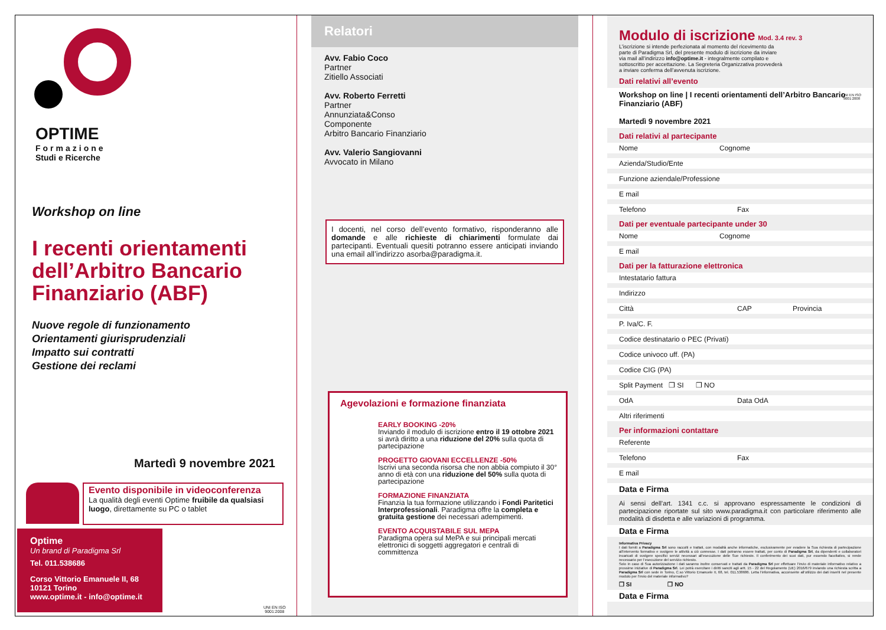OPTIME
Formazione
Studi e Ricerche
Workshop on line
I recenti orientamenti dell’Arbitro Bancario Finanziario (ABF)
Nuove regole di funzionamento
Orientamenti giurisprudenziali
Impatto sui contratti
Gestione dei reclami
Martedì 9 novembre 2021
Evento disponibile in videoconferenza
La qualità degli eventi Optime fruibile da qualsiasi luogo, direttamente su PC o tablet
Optime
Un brand di Paradigma Srl
Tel. 011.538686
Corso Vittorio Emanuele II, 68
10121 Torino
www.optime.it - info@optime.it
UNI EN ISO
9001:2008
Relatori
Avv. Fabio Coco
Partner
Zitiello Associati
Avv. Roberto Ferretti
Partner
Annunziata&Conso
Componente
Arbitro Bancario Finanziario
Avv. Valerio Sangiovanni
Avvocato in Milano
I docenti, nel corso dell’evento formativo, risponderanno alle domande e alle richieste di chiarimenti formulate dai partecipanti. Eventuali quesiti potranno essere anticipati inviando una email all’indirizzo asorba@paradigma.it.
Agevolazioni e formazione finanziata
EARLY BOOKING -20%
Inviando il modulo di iscrizione entro il 19 ottobre 2021 si avrà diritto a una riduzione del 20% sulla quota di partecipazione
PROGETTO GIOVANI ECCELLENZE -50%
Iscrivi una seconda risorsa che non abbia compiuto il 30° anno di età con una riduzione del 50% sulla quota di partecipazione
FORMAZIONE FINANZIATA
Finanzia la tua formazione utilizzando i Fondi Paritetici Interprofessionali. Paradigma offre la completa e gratuita gestione dei necessari adempimenti.
EVENTO ACQUISTABILE SUL MEPA
Paradigma opera sul MePA e sui principali mercati elettronici di soggetti aggregatori e centrali di committenza
Modulo di iscrizione Mod. 3.4 rev. 3
L’iscrizione si intende perfezionata al momento del ricevimento da parte di Paradigma Srl, del presente modulo di iscrizione da inviare via mail all’indirizzo info@optime.it - integralmente compilato e sottoscritto per accettazione. La Segreteria Organizzativa provvederà a inviare conferma dell’avvenuta iscrizione.
UNI EN ISO
9001:2008
Dati relativi all’evento
Workshop on line | I recenti orientamenti dell’Arbitro Bancario Finanziario (ABF)
Martedì 9 novembre 2021
Dati relativi al partecipante
Nome Cognome
Azienda/Studio/Ente
Funzione aziendale/Professione
E mail
Telefono Fax
Dati per eventuale partecipante under 30
Nome Cognome
E mail
Dati per la fatturazione elettronica
Intestatario fattura
Indirizzo
Città CAP Provincia
P. Iva/C. F.
Codice destinatario o PEC (Privati)
Codice univoco uff. (PA)
Codice CIG (PA)
Split Payment ❒ SI ❒ NO
OdA Data OdA
Altri riferimenti
Per informazioni contattare
Referente
Telefono Fax
E mail
Data e Firma
Ai sensi dell’art. 1341 c.c. si approvano espressamente le condizioni di partecipazione riportate sul sito www.paradigma.it con particolare riferimento alle modalità di disdetta e alle variazioni di programma.
Data e Firma
Informativa Privacy
I dati forniti a Paradigma Srl sono raccolti e trattati, con modalità anche informatiche, esclusivamente per evadere la Sua richiesta di partecipazione all’intervento formativo e svolgere le attività a ciò connesse. I dati potranno essere trattati, per conto di Paradigma Srl, da dipendenti e collaboratori incaricati di svolgere specifici servizi necessari all’esecuzione delle Sue richieste. Il conferimento dei suoi dati, pur essendo facoltativo, si rende necessario per l’esecuzione del servizio richiesto.
Solo in caso di Sua autorizzazione i dati saranno inoltre conservati e trattati da Paradigma Srl per effettuare l’invio di materiale informativo relativo a prossime iniziative di Paradigma Srl. Lei potrà esercitare i diritti sanciti agli artt. 15 - 22 del Regolamento (UE) 2016/679 inviando una richiesta scritta a Paradigma Srl con sede in Torino, C.so Vittorio Emanuele II, 68, tel. 011.538686. Letta l’informativa, acconsente all’utilizzo dei dati inseriti nel presente modulo per l’invio del materiale informativo?
❒ SI ❒ NO
Data e Firma